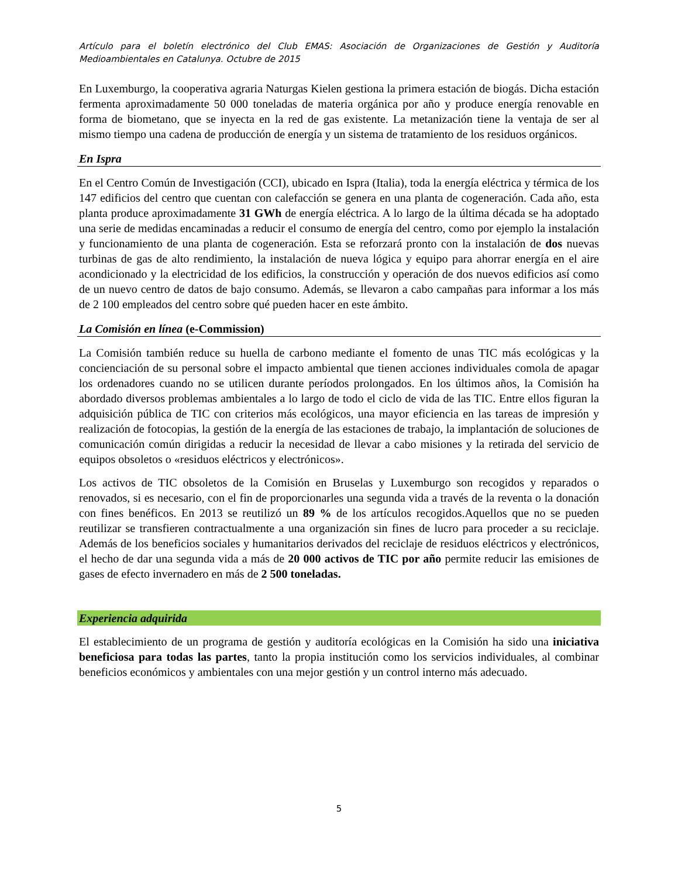Artículo para el boletín electrónico del Club EMAS: Asociación de Organizaciones de Gestión y Auditoría Medioambientales en Catalunya. Octubre de 2015
En Luxemburgo, la cooperativa agraria Naturgas Kielen gestiona la primera estación de biogás. Dicha estación fermenta aproximadamente 50 000 toneladas de materia orgánica por año y produce energía renovable en forma de biometano, que se inyecta en la red de gas existente. La metanización tiene la ventaja de ser al mismo tiempo una cadena de producción de energía y un sistema de tratamiento de los residuos orgánicos.
En Ispra
En el Centro Común de Investigación (CCI), ubicado en Ispra (Italia), toda la energía eléctrica y térmica de los 147 edificios del centro que cuentan con calefacción se genera en una planta de cogeneración. Cada año, esta planta produce aproximadamente 31 GWh de energía eléctrica. A lo largo de la última década se ha adoptado una serie de medidas encaminadas a reducir el consumo de energía del centro, como por ejemplo la instalación y funcionamiento de una planta de cogeneración. Esta se reforzará pronto con la instalación de dos nuevas turbinas de gas de alto rendimiento, la instalación de nueva lógica y equipo para ahorrar energía en el aire acondicionado y la electricidad de los edificios, la construcción y operación de dos nuevos edificios así como de un nuevo centro de datos de bajo consumo. Además, se llevaron a cabo campañas para informar a los más de 2 100 empleados del centro sobre qué pueden hacer en este ámbito.
La Comisión en línea (e-Commission)
La Comisión también reduce su huella de carbono mediante el fomento de unas TIC más ecológicas y la concienciación de su personal sobre el impacto ambiental que tienen acciones individuales comola de apagar los ordenadores cuando no se utilicen durante períodos prolongados. En los últimos años, la Comisión ha abordado diversos problemas ambientales a lo largo de todo el ciclo de vida de las TIC. Entre ellos figuran la adquisición pública de TIC con criterios más ecológicos, una mayor eficiencia en las tareas de impresión y realización de fotocopias, la gestión de la energía de las estaciones de trabajo, la implantación de soluciones de comunicación común dirigidas a reducir la necesidad de llevar a cabo misiones y la retirada del servicio de equipos obsoletos o «residuos eléctricos y electrónicos».
Los activos de TIC obsoletos de la Comisión en Bruselas y Luxemburgo son recogidos y reparados o renovados, si es necesario, con el fin de proporcionarles una segunda vida a través de la reventa o la donación con fines benéficos. En 2013 se reutilizó un 89 % de los artículos recogidos.Aquellos que no se pueden reutilizar se transfieren contractualmente a una organización sin fines de lucro para proceder a su reciclaje. Además de los beneficios sociales y humanitarios derivados del reciclaje de residuos eléctricos y electrónicos, el hecho de dar una segunda vida a más de 20 000 activos de TIC por año permite reducir las emisiones de gases de efecto invernadero en más de 2 500 toneladas.
Experiencia adquirida
El establecimiento de un programa de gestión y auditoría ecológicas en la Comisión ha sido una iniciativa beneficiosa para todas las partes, tanto la propia institución como los servicios individuales, al combinar beneficios económicos y ambientales con una mejor gestión y un control interno más adecuado.
5